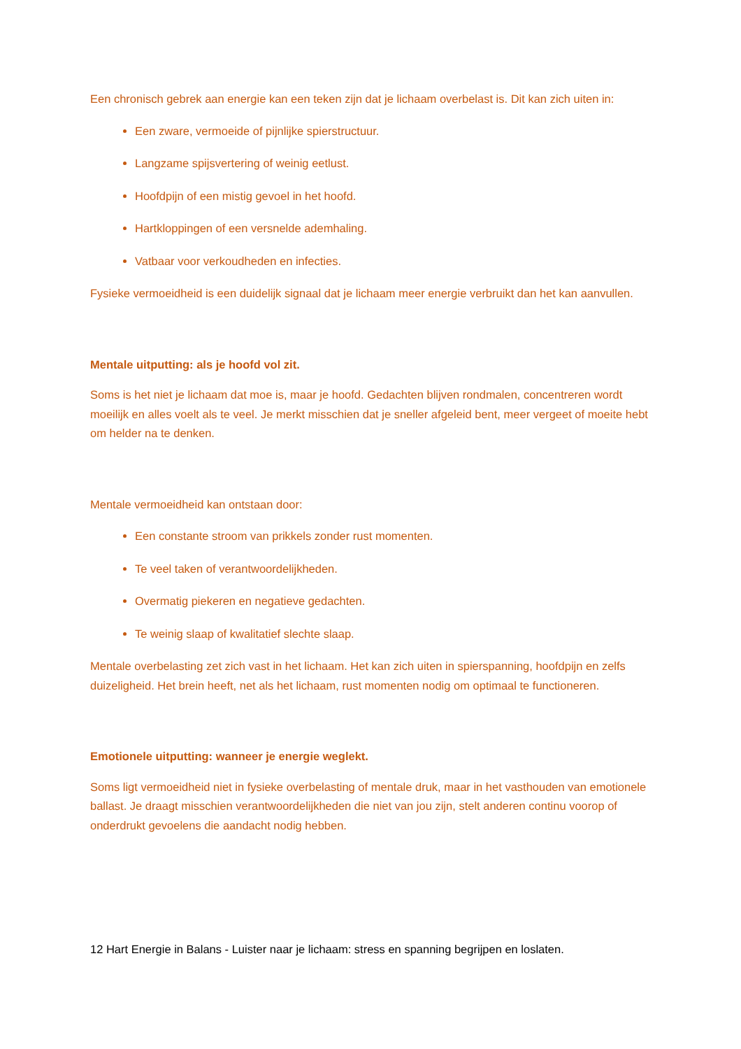Een chronisch gebrek aan energie kan een teken zijn dat je lichaam overbelast is. Dit kan zich uiten in:
Een zware, vermoeide of pijnlijke spierstructuur.
Langzame spijsvertering of weinig eetlust.
Hoofdpijn of een mistig gevoel in het hoofd.
Hartkloppingen of een versnelde ademhaling.
Vatbaar voor verkoudheden en infecties.
Fysieke vermoeidheid is een duidelijk signaal dat je lichaam meer energie verbruikt dan het kan aanvullen.
Mentale uitputting: als je hoofd vol zit.
Soms is het niet je lichaam dat moe is, maar je hoofd. Gedachten blijven rondmalen, concentreren wordt moeilijk en alles voelt als te veel. Je merkt misschien dat je sneller afgeleid bent, meer vergeet of moeite hebt om helder na te denken.
Mentale vermoeidheid kan ontstaan door:
Een constante stroom van prikkels zonder rust momenten.
Te veel taken of verantwoordelijkheden.
Overmatig piekeren en negatieve gedachten.
Te weinig slaap of kwalitatief slechte slaap.
Mentale overbelasting zet zich vast in het lichaam. Het kan zich uiten in spierspanning, hoofdpijn en zelfs duizeligheid. Het brein heeft, net als het lichaam, rust momenten nodig om optimaal te functioneren.
Emotionele uitputting: wanneer je energie weglekt.
Soms ligt vermoeidheid niet in fysieke overbelasting of mentale druk, maar in het vasthouden van emotionele ballast. Je draagt misschien verantwoordelijkheden die niet van jou zijn, stelt anderen continu voorop of onderdrukt gevoelens die aandacht nodig hebben.
12 Hart Energie in Balans - Luister naar je lichaam: stress en spanning begrijpen en loslaten.